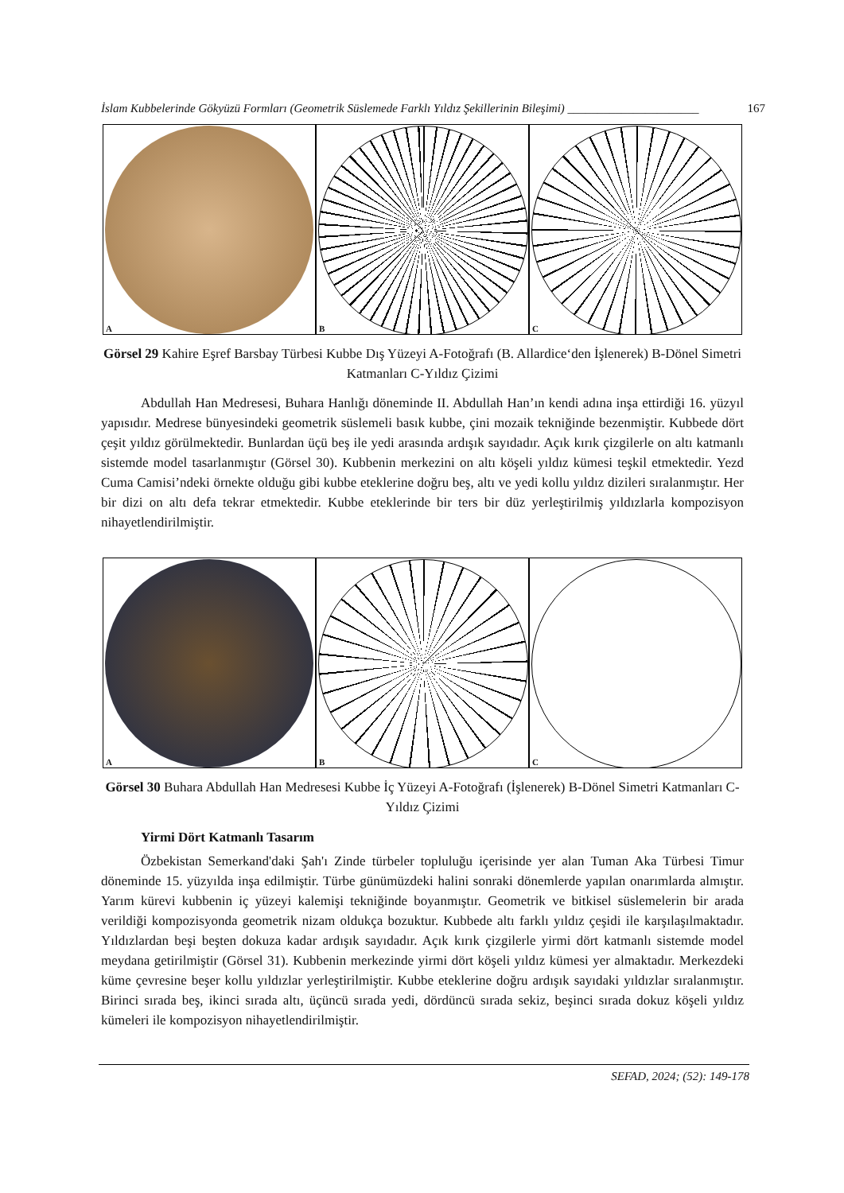İslam Kubbelerinde Gökyüzü Formları (Geometrik Süslemede Farklı Yıldız Şekillerinin Bileşimi) ______________________ 167
A
B
C
Görsel 29 Kahire Eşref Barsbay Türbesi Kubbe Dış Yüzeyi A-Fotoğrafı (B. Allardice‘den İşlenerek) B-Dönel Simetri Katmanları C-Yıldız Çizimi
Abdullah Han Medresesi, Buhara Hanlığı döneminde II. Abdullah Han’ın kendi adına inşa ettirdiği 16. yüzyıl yapısıdır. Medrese bünyesindeki geometrik süslemeli basık kubbe, çini mozaik tekniğinde bezenmiştir. Kubbede dört çeşit yıldız görülmektedir. Bunlardan üçü beş ile yedi arasında ardışık sayıdadır. Açık kırık çizgilerle on altı katmanlı sistemde model tasarlanmıştır (Görsel 30). Kubbenin merkezini on altı köşeli yıldız kümesi teşkil etmektedir. Yezd Cuma Camisi’ndeki örnekte olduğu gibi kubbe eteklerine doğru beş, altı ve yedi kollu yıldız dizileri sıralanmıştır. Her bir dizi on altı defa tekrar etmektedir. Kubbe eteklerinde bir ters bir düz yerleştirilmiş yıldızlarla kompozisyon nihayetlendirilmiştir.
A
B
C
Görsel 30 Buhara Abdullah Han Medresesi Kubbe İç Yüzeyi A-Fotoğrafı (İşlenerek) B-Dönel Simetri Katmanları C-Yıldız Çizimi
Yirmi Dört Katmanlı Tasarım
Özbekistan Semerkand'daki Şah'ı Zinde türbeler topluluğu içerisinde yer alan Tuman Aka Türbesi Timur döneminde 15. yüzyılda inşa edilmiştir. Türbe günümüzdeki halini sonraki dönemlerde yapılan onarımlarda almıştır. Yarım kürevi kubbenin iç yüzeyi kalemişi tekniğinde boyanmıştır. Geometrik ve bitkisel süslemelerin bir arada verildiği kompozisyonda geometrik nizam oldukça bozuktur. Kubbede altı farklı yıldız çeşidi ile karşılaşılmaktadır. Yıldızlardan beşi beşten dokuza kadar ardışık sayıdadır. Açık kırık çizgilerle yirmi dört katmanlı sistemde model meydana getirilmiştir (Görsel 31). Kubbenin merkezinde yirmi dört köşeli yıldız kümesi yer almaktadır. Merkezdeki küme çevresine beşer kollu yıldızlar yerleştirilmiştir. Kubbe eteklerine doğru ardışık sayıdaki yıldızlar sıralanmıştır. Birinci sırada beş, ikinci sırada altı, üçüncü sırada yedi, dördüncü sırada sekiz, beşinci sırada dokuz köşeli yıldız kümeleri ile kompozisyon nihayetlendirilmiştir.
SEFAD, 2024; (52): 149-178